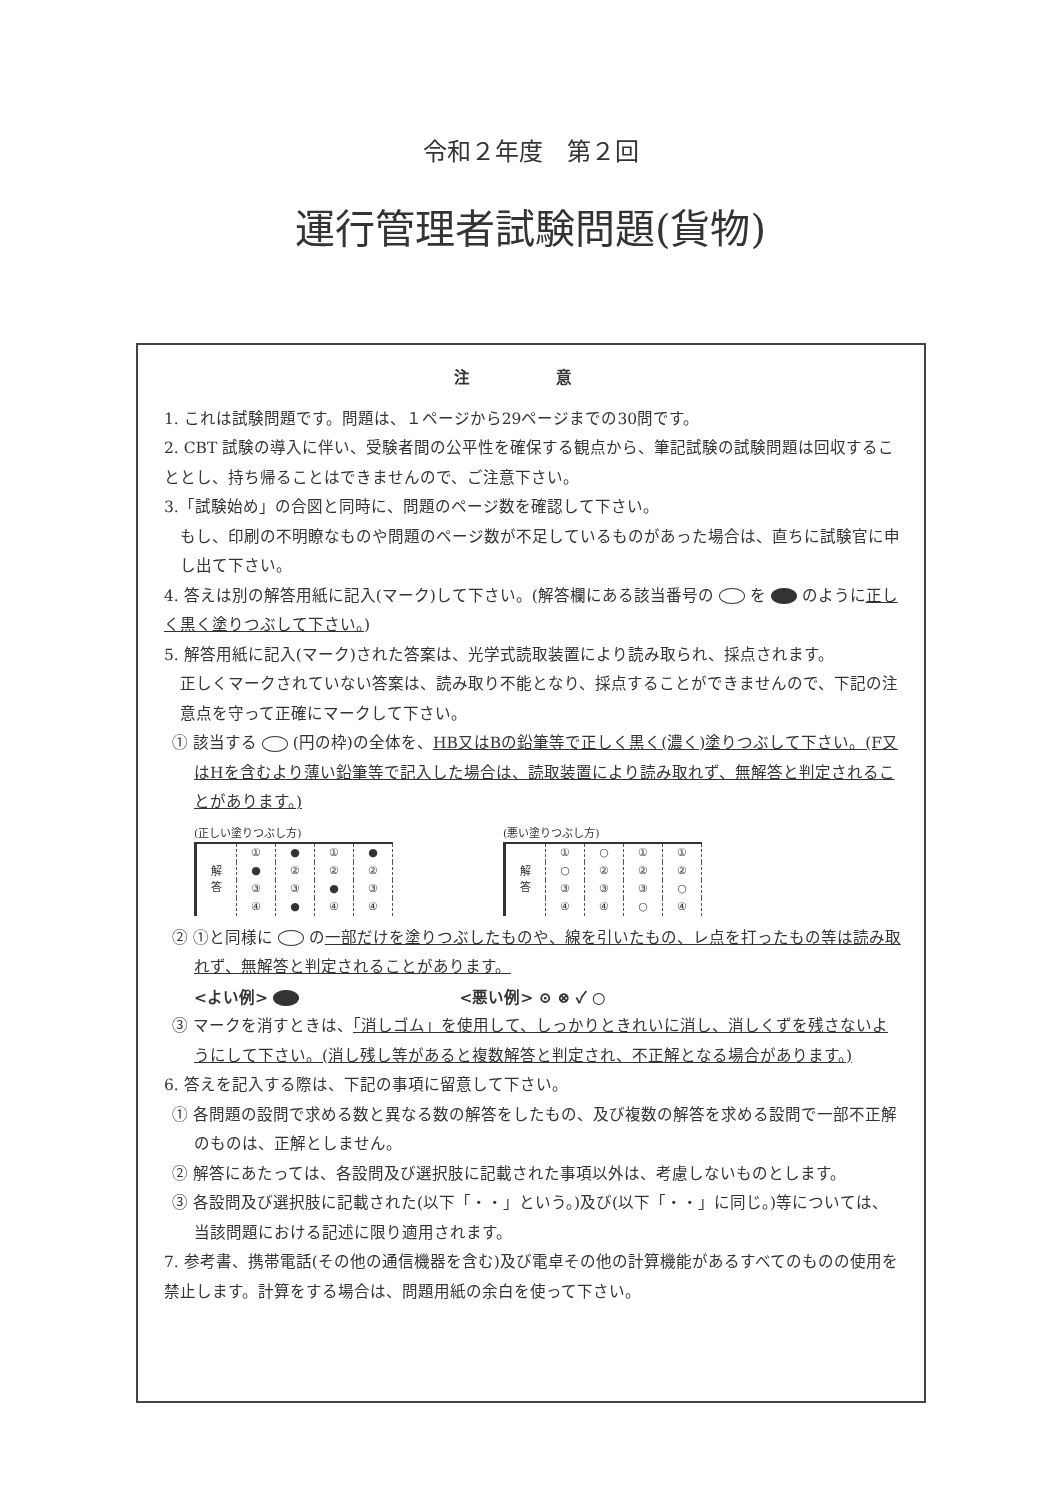令和２年度　第２回
運行管理者試験問題(貨物)
注 意
1. これは試験問題です。問題は、１ページから29ページまでの30問です。
2. CBT 試験の導入に伴い、受験者間の公平性を確保する観点から、筆記試験の試験問題は回収することとし、持ち帰ることはできませんので、ご注意下さい。
3.「試験始め」の合図と同時に、問題のページ数を確認して下さい。
もし、印刷の不明瞭なものや問題のページ数が不足しているものがあった場合は、直ちに試験官に申し出て下さい。
4. 答えは別の解答用紙に記入(マーク)して下さい。(解答欄にある該当番号の を のように正しく黒く塗りつぶして下さい。)
5. 解答用紙に記入(マーク)された答案は、光学式読取装置により読み取られ、採点されます。
正しくマークされていない答案は、読み取り不能となり、採点することができませんので、下記の注意点を守って正確にマークして下さい。
① 該当する (円の枠)の全体を、HB又はBの鉛筆等で正しく黒く(濃く)塗りつぶして下さい。(F又はHを含むより薄い鉛筆等で記入した場合は、読取装置により読み取れず、無解答と判定されることがあります。)
(正しい塗りつぶし方)
| 解 答 | ① | ● | ① | ● |
| | ● | ② | ② | ② |
| | ③ | ③ | ● | ③ |
| | ④ | ● | ④ | ④ |
(悪い塗りつぶし方)
| 解 答 | ① | ○ | ① | ① |
| | ○ | ② | ② | ② |
| | ③ | ③ | ③ | ○ |
| | ④ | ④ | ○ | ④ |
② ①と同様に の一部だけを塗りつぶしたものや、線を引いたもの、レ点を打ったもの等は読み取れず、無解答と判定されることがあります。
<よい例> <悪い例> ⊙ ⊗ ✓ ○
③ マークを消すときは、「消しゴム」を使用して、しっかりときれいに消し、消しくずを残さないようにして下さい。(消し残し等があると複数解答と判定され、不正解となる場合があります。)
6. 答えを記入する際は、下記の事項に留意して下さい。
① 各問題の設問で求める数と異なる数の解答をしたもの、及び複数の解答を求める設問で一部不正解のものは、正解としません。
② 解答にあたっては、各設問及び選択肢に記載された事項以外は、考慮しないものとします。
③ 各設問及び選択肢に記載された(以下「・・」という。)及び(以下「・・」に同じ。)等については、当該問題における記述に限り適用されます。
7. 参考書、携帯電話(その他の通信機器を含む)及び電卓その他の計算機能があるすべてのものの使用を禁止します。計算をする場合は、問題用紙の余白を使って下さい。